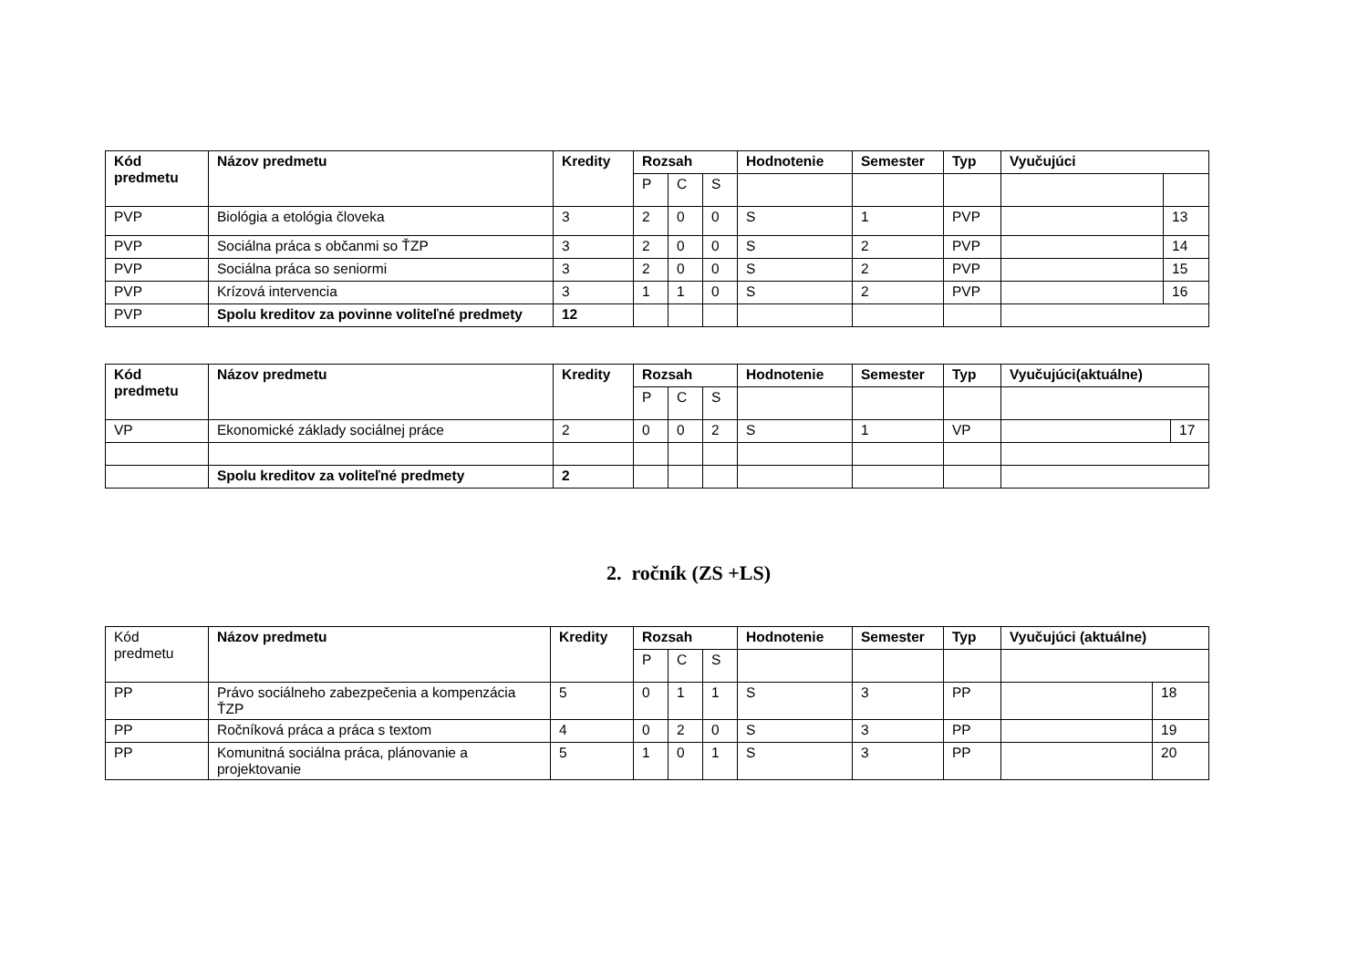| Kód predmetu | Názov predmetu | Kredity | Rozsah | | | Hodnotenie | Semester | Typ | Vyučujúci | |
| --- | --- | --- | --- | --- | --- | --- | --- | --- | --- | --- |
| | | | P | C | S | | | | | |
| PVP | Biológia a etológia človeka | 3 | 2 | 0 | 0 | S | 1 | PVP | | 13 |
| PVP | Sociálna práca s občanmi so ŤZP | 3 | 2 | 0 | 0 | S | 2 | PVP | | 14 |
| PVP | Sociálna práca so seniormi | 3 | 2 | 0 | 0 | S | 2 | PVP | | 15 |
| PVP | Krízová intervencia | 3 | 1 | 1 | 0 | S | 2 | PVP | | 16 |
| PVP | Spolu kreditov za povinne voliteľné predmety | 12 | | | | | | | | |
| Kód predmetu | Názov predmetu | Kredity | Rozsah | | | Hodnotenie | Semester | Typ | Vyučujúci(aktuálne) | |
| --- | --- | --- | --- | --- | --- | --- | --- | --- | --- | --- |
| | | | P | C | S | | | | | |
| VP | Ekonomické základy sociálnej práce | 2 | 0 | 0 | 2 | S | 1 | VP | | 17 |
| | Spolu kreditov za voliteľné predmety | 2 | | | | | | | | |
2. ročník (ZS +LS)
| Kód predmetu | Názov predmetu | Kredity | Rozsah | | | Hodnotenie | Semester | Typ | Vyučujúci (aktuálne) | |
| | | | P | C | S | | | | | |
| PP | Právo sociálneho zabezpečenia a kompenzácia ŤZP | 5 | 0 | 1 | 1 | S | 3 | PP | | 18 |
| PP | Ročníková práca a práca s textom | 4 | 0 | 2 | 0 | S | 3 | PP | | 19 |
| PP | Komunitná sociálna práca, plánovanie a projektovanie | 5 | 1 | 0 | 1 | S | 3 | PP | | 20 |